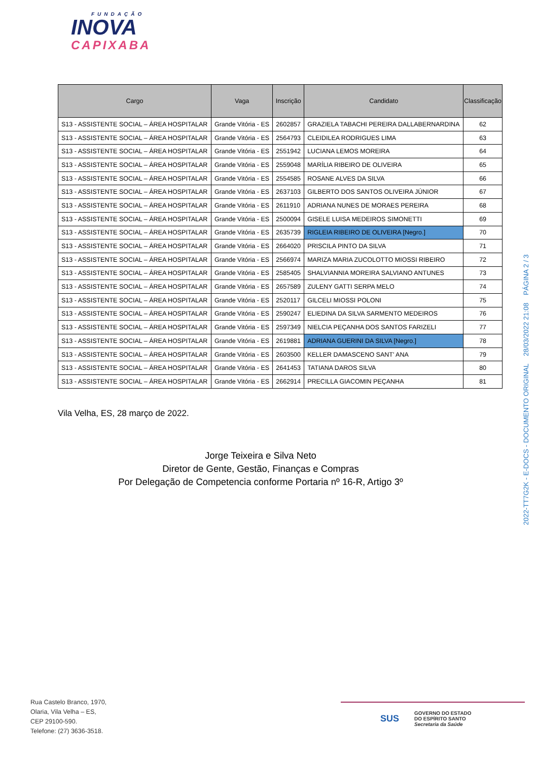FUNDAÇÃO
INOVA
CAPIXABA
| Cargo | Vaga | Inscrição | Candidato | Classificação |
| --- | --- | --- | --- | --- |
| S13 - ASSISTENTE SOCIAL – ÁREA HOSPITALAR | Grande Vitória - ES | 2602857 | GRAZIELA TABACHI PEREIRA DALLABERNARDINA | 62 |
| S13 - ASSISTENTE SOCIAL – ÁREA HOSPITALAR | Grande Vitória - ES | 2564793 | CLEIDILEA RODRIGUES LIMA | 63 |
| S13 - ASSISTENTE SOCIAL – ÁREA HOSPITALAR | Grande Vitória - ES | 2551942 | LUCIANA LEMOS MOREIRA | 64 |
| S13 - ASSISTENTE SOCIAL – ÁREA HOSPITALAR | Grande Vitória - ES | 2559048 | MARÍLIA RIBEIRO DE OLIVEIRA | 65 |
| S13 - ASSISTENTE SOCIAL – ÁREA HOSPITALAR | Grande Vitória - ES | 2554585 | ROSANE ALVES DA SILVA | 66 |
| S13 - ASSISTENTE SOCIAL – ÁREA HOSPITALAR | Grande Vitória - ES | 2637103 | GILBERTO DOS SANTOS OLIVEIRA JÚNIOR | 67 |
| S13 - ASSISTENTE SOCIAL – ÁREA HOSPITALAR | Grande Vitória - ES | 2611910 | ADRIANA NUNES DE MORAES PEREIRA | 68 |
| S13 - ASSISTENTE SOCIAL – ÁREA HOSPITALAR | Grande Vitória - ES | 2500094 | GISELE LUISA MEDEIROS SIMONETTI | 69 |
| S13 - ASSISTENTE SOCIAL – ÁREA HOSPITALAR | Grande Vitória - ES | 2635739 | RIGLEIA RIBEIRO DE OLIVEIRA [Negro.] | 70 |
| S13 - ASSISTENTE SOCIAL – ÁREA HOSPITALAR | Grande Vitória - ES | 2664020 | PRISCILA PINTO DA SILVA | 71 |
| S13 - ASSISTENTE SOCIAL – ÁREA HOSPITALAR | Grande Vitória - ES | 2566974 | MARIZA MARIA ZUCOLOTTO MIOSSI RIBEIRO | 72 |
| S13 - ASSISTENTE SOCIAL – ÁREA HOSPITALAR | Grande Vitória - ES | 2585405 | SHALVIANNIA MOREIRA SALVIANO ANTUNES | 73 |
| S13 - ASSISTENTE SOCIAL – ÁREA HOSPITALAR | Grande Vitória - ES | 2657589 | ZULENY GATTI SERPA MELO | 74 |
| S13 - ASSISTENTE SOCIAL – ÁREA HOSPITALAR | Grande Vitória - ES | 2520117 | GILCELI MIOSSI POLONI | 75 |
| S13 - ASSISTENTE SOCIAL – ÁREA HOSPITALAR | Grande Vitória - ES | 2590247 | ELIEDINA DA SILVA SARMENTO MEDEIROS | 76 |
| S13 - ASSISTENTE SOCIAL – ÁREA HOSPITALAR | Grande Vitória - ES | 2597349 | NIELCIA PEÇANHA DOS SANTOS FARIZELI | 77 |
| S13 - ASSISTENTE SOCIAL – ÁREA HOSPITALAR | Grande Vitória - ES | 2619881 | ADRIANA GUERINI DA SILVA [Negro.] | 78 |
| S13 - ASSISTENTE SOCIAL – ÁREA HOSPITALAR | Grande Vitória - ES | 2603500 | KELLER DAMASCENO SANT' ANA | 79 |
| S13 - ASSISTENTE SOCIAL – ÁREA HOSPITALAR | Grande Vitória - ES | 2641453 | TATIANA DAROS SILVA | 80 |
| S13 - ASSISTENTE SOCIAL – ÁREA HOSPITALAR | Grande Vitória - ES | 2662914 | PRECILLA GIACOMIN PEÇANHA | 81 |
Vila Velha, ES, 28 março de 2022.
Jorge Teixeira e Silva Neto
Diretor de Gente, Gestão, Finanças e Compras
Por Delegação de Competencia conforme Portaria nº 16-R, Artigo 3º
2022-TT7G2K - E-DOCS - DOCUMENTO ORIGINAL 28/03/2022 21:08 PÁGINA 2 / 3
Rua Castelo Branco, 1970,
Olaria, Vila Velha – ES,
CEP 29100-590.
Telefone: (27) 3636-3518.
SUS GOVERNO DO ESTADO
DO ESPÍRITO SANTO
Secretaria da Saúde